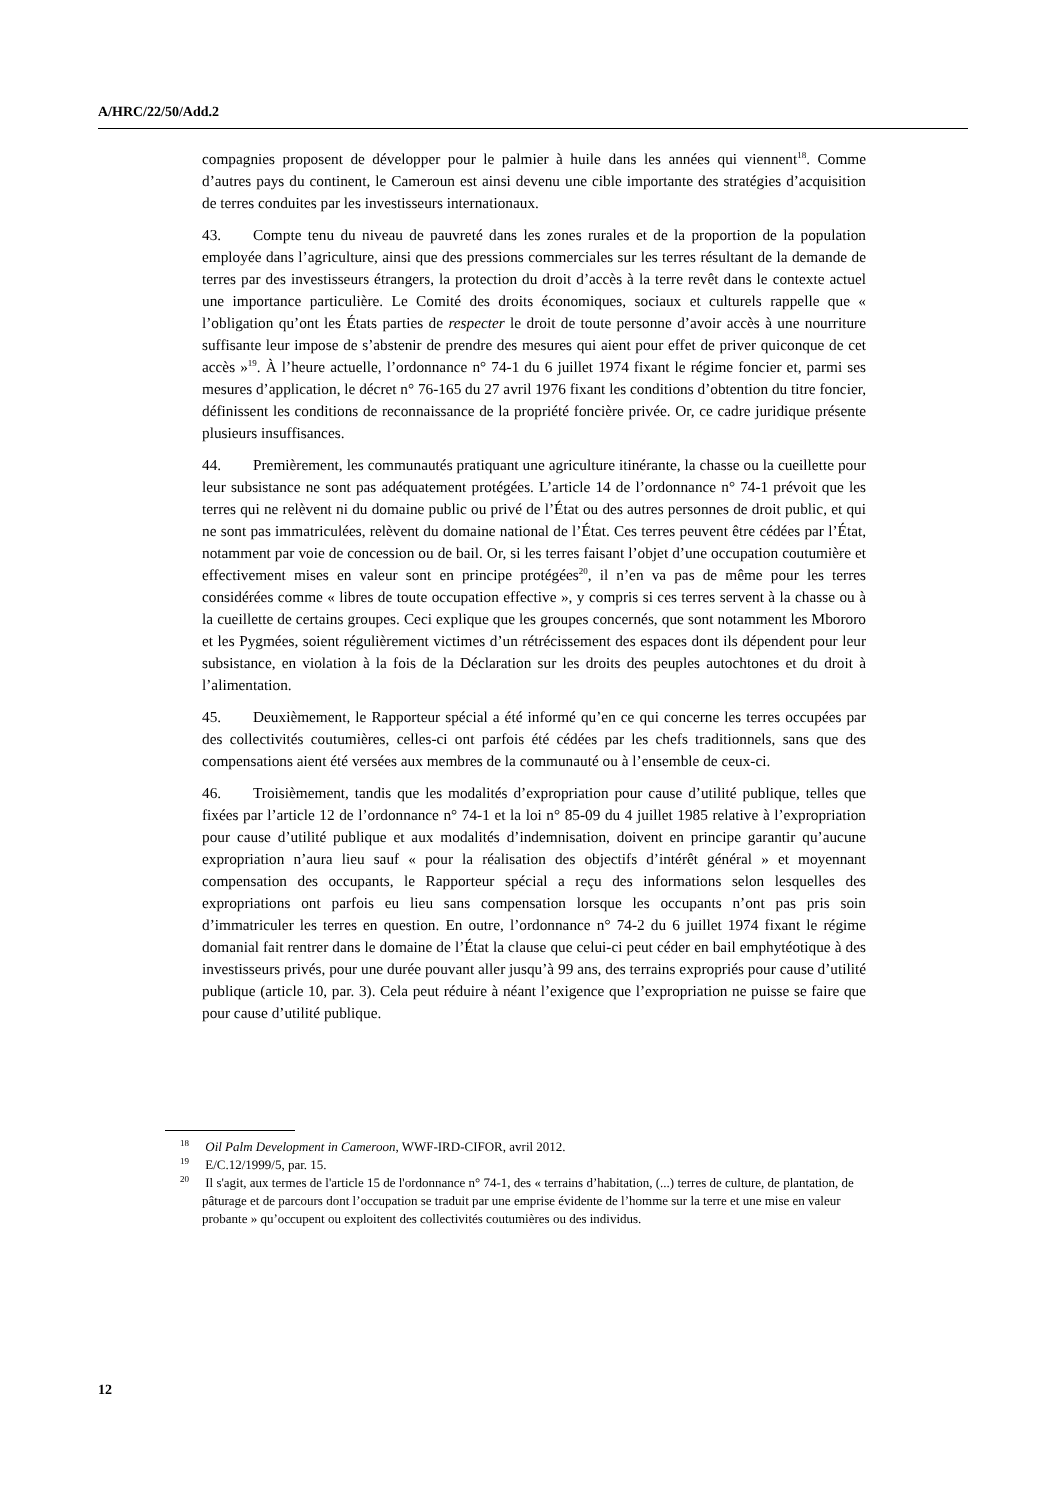A/HRC/22/50/Add.2
compagnies proposent de développer pour le palmier à huile dans les années qui viennent<sup>18</sup>. Comme d’autres pays du continent, le Cameroun est ainsi devenu une cible importante des stratégies d’acquisition de terres conduites par les investisseurs internationaux.
43. Compte tenu du niveau de pauvreté dans les zones rurales et de la proportion de la population employée dans l’agriculture, ainsi que des pressions commerciales sur les terres résultant de la demande de terres par des investisseurs étrangers, la protection du droit d’accès à la terre revêt dans le contexte actuel une importance particulière. Le Comité des droits économiques, sociaux et culturels rappelle que « l’obligation qu’ont les États parties de respecter le droit de toute personne d’avoir accès à une nourriture suffisante leur impose de s’abstenir de prendre des mesures qui aient pour effet de priver quiconque de cet accès »<sup>19</sup>. À l’heure actuelle, l’ordonnance n° 74-1 du 6 juillet 1974 fixant le régime foncier et, parmi ses mesures d’application, le décret n° 76-165 du 27 avril 1976 fixant les conditions d’obtention du titre foncier, définissent les conditions de reconnaissance de la propriété foncière privée. Or, ce cadre juridique présente plusieurs insuffisances.
44. Premièrement, les communautés pratiquant une agriculture itinérante, la chasse ou la cueillette pour leur subsistance ne sont pas adéquatement protégées. L’article 14 de l’ordonnance n° 74-1 prévoit que les terres qui ne relèvent ni du domaine public ou privé de l’État ou des autres personnes de droit public, et qui ne sont pas immatriculées, relèvent du domaine national de l’État. Ces terres peuvent être cédées par l’État, notamment par voie de concession ou de bail. Or, si les terres faisant l’objet d’une occupation coutumière et effectivement mises en valeur sont en principe protégées<sup>20</sup>, il n’en va pas de même pour les terres considérées comme « libres de toute occupation effective », y compris si ces terres servent à la chasse ou à la cueillette de certains groupes. Ceci explique que les groupes concernés, que sont notamment les Mbororo et les Pygmées, soient régulièrement victimes d’un rétrécissement des espaces dont ils dépendent pour leur subsistance, en violation à la fois de la Déclaration sur les droits des peuples autochtones et du droit à l’alimentation.
45. Deuxièmement, le Rapporteur spécial a été informé qu’en ce qui concerne les terres occupées par des collectivités coutumières, celles-ci ont parfois été cédées par les chefs traditionnels, sans que des compensations aient été versées aux membres de la communauté ou à l’ensemble de ceux-ci.
46. Troisièmement, tandis que les modalités d’expropriation pour cause d’utilité publique, telles que fixées par l’article 12 de l’ordonnance n° 74-1 et la loi n° 85-09 du 4 juillet 1985 relative à l’expropriation pour cause d’utilité publique et aux modalités d’indemnisation, doivent en principe garantir qu’aucune expropriation n’aura lieu sauf « pour la réalisation des objectifs d’intérêt général » et moyennant compensation des occupants, le Rapporteur spécial a reçu des informations selon lesquelles des expropriations ont parfois eu lieu sans compensation lorsque les occupants n’ont pas pris soin d’immatriculer les terres en question. En outre, l’ordonnance n° 74-2 du 6 juillet 1974 fixant le régime domanial fait rentrer dans le domaine de l’État la clause que celui-ci peut céder en bail emphytéotique à des investisseurs privés, pour une durée pouvant aller jusqu’à 99 ans, des terrains expropriés pour cause d’utilité publique (article 10, par. 3). Cela peut réduire à néant l’exigence que l’expropriation ne puisse se faire que pour cause d’utilité publique.
<sup>18</sup> Oil Palm Development in Cameroon, WWF-IRD-CIFOR, avril 2012.
<sup>19</sup> E/C.12/1999/5, par. 15.
<sup>20</sup> Il s'agit, aux termes de l'article 15 de l'ordonnance n° 74-1, des « terrains d’habitation, (...) terres de culture, de plantation, de pâturage et de parcours dont l’occupation se traduit par une emprise évidente de l’homme sur la terre et une mise en valeur probante » qu’occupent ou exploitent des collectivités coutumières ou des individus.
12